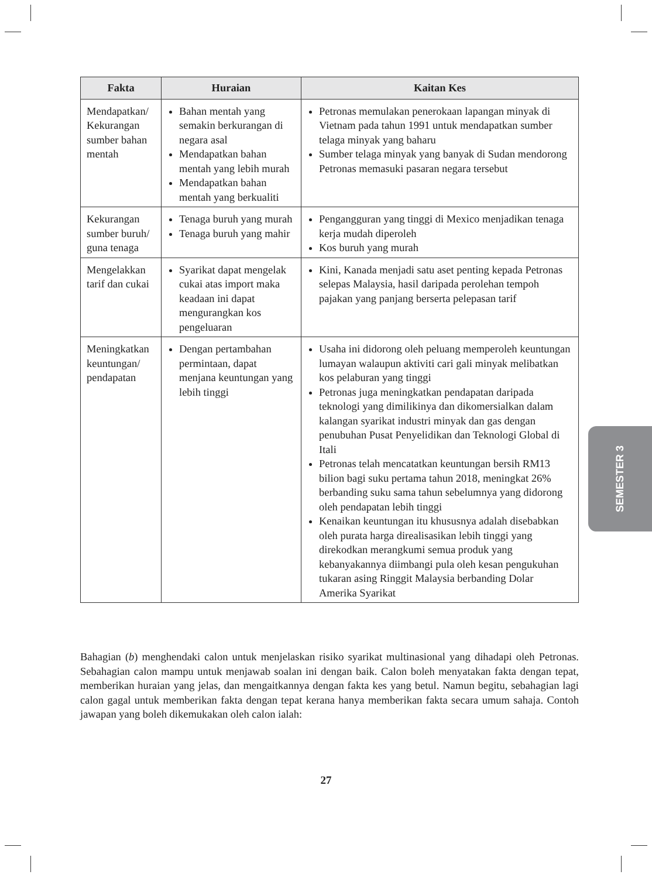| Fakta | Huraian | Kaitan Kes |
| --- | --- | --- |
| Mendapatkan/ Kekurangan sumber bahan mentah | Bahan mentah yang semakin berkurangan di negara asal Mendapatkan bahan mentah yang lebih murah Mendapatkan bahan mentah yang berkualiti | Petronas memulakan penerokaan lapangan minyak di Vietnam pada tahun 1991 untuk mendapatkan sumber telaga minyak yang baharu Sumber telaga minyak yang banyak di Sudan mendorong Petronas memasuki pasaran negara tersebut |
| Kekurangan sumber buruh/ guna tenaga | Tenaga buruh yang murah Tenaga buruh yang mahir | Pengangguran yang tinggi di Mexico menjadikan tenaga kerja mudah diperoleh Kos buruh yang murah |
| Mengelakkan tarif dan cukai | Syarikat dapat mengelak cukai atas import maka keadaan ini dapat mengurangkan kos pengeluaran | Kini, Kanada menjadi satu aset penting kepada Petronas selepas Malaysia, hasil daripada perolehan tempoh pajakan yang panjang berserta pelepasan tarif |
| Meningkatkan keuntungan/ pendapatan | Dengan pertambahan permintaan, dapat menjana keuntungan yang lebih tinggi | Usaha ini didorong oleh peluang memperoleh keuntungan lumayan walaupun aktiviti cari gali minyak melibatkan kos pelaburan yang tinggi Petronas juga meningkatkan pendapatan daripada teknologi yang dimilikinya dan dikomersialkan dalam kalangan syarikat industri minyak dan gas dengan penubuhan Pusat Penyelidikan dan Teknologi Global di Itali Petronas telah mencatatkan keuntungan bersih RM13 bilion bagi suku pertama tahun 2018, meningkat 26% berbanding suku sama tahun sebelumnya yang didorong oleh pendapatan lebih tinggi Kenaikan keuntungan itu khususnya adalah disebabkan oleh purata harga direalisasikan lebih tinggi yang direkodkan merangkumi semua produk yang kebanyakannya diimbangi pula oleh kesan pengukuhan tukaran asing Ringgit Malaysia berbanding Dolar Amerika Syarikat |
Bahagian (b) menghendaki calon untuk menjelaskan risiko syarikat multinasional yang dihadapi oleh Petronas. Sebahagian calon mampu untuk menjawab soalan ini dengan baik. Calon boleh menyatakan fakta dengan tepat, memberikan huraian yang jelas, dan mengaitkannya dengan fakta kes yang betul. Namun begitu, sebahagian lagi calon gagal untuk memberikan fakta dengan tepat kerana hanya memberikan fakta secara umum sahaja. Contoh jawapan yang boleh dikemukakan oleh calon ialah:
SEMESTER 3
27